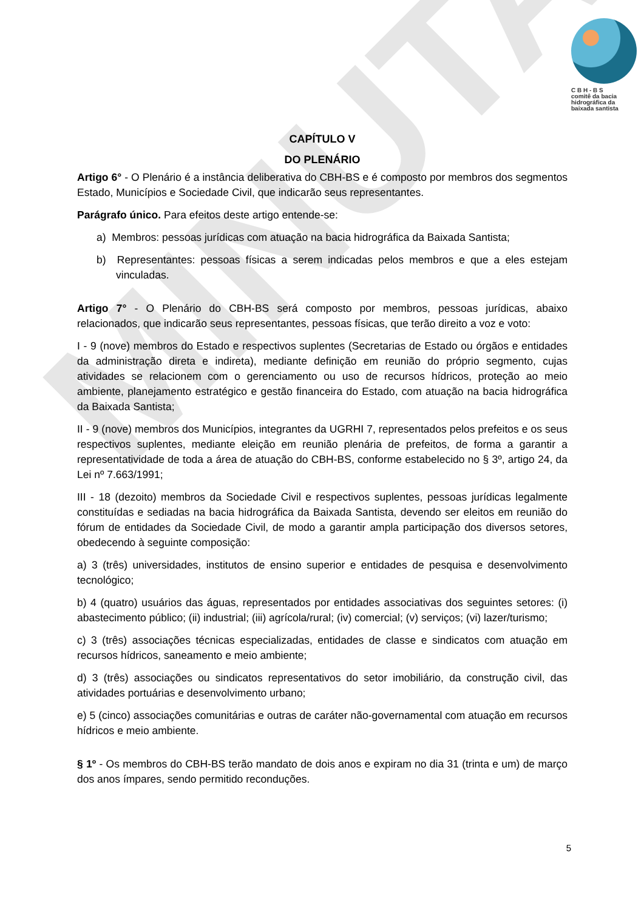MINUTA
C B H - B S
comitê da bacia
hidrográfica da
baixada santista
CAPÍTULO V
DO PLENÁRIO
Artigo 6° - O Plenário é a instância deliberativa do CBH-BS e é composto por membros dos segmentos Estado, Municípios e Sociedade Civil, que indicarão seus representantes.
Parágrafo único. Para efeitos deste artigo entende-se:
a) Membros: pessoas jurídicas com atuação na bacia hidrográfica da Baixada Santista;
b) Representantes: pessoas físicas a serem indicadas pelos membros e que a eles estejam vinculadas.
Artigo 7° - O Plenário do CBH-BS será composto por membros, pessoas jurídicas, abaixo relacionados, que indicarão seus representantes, pessoas físicas, que terão direito a voz e voto:
I - 9 (nove) membros do Estado e respectivos suplentes (Secretarias de Estado ou órgãos e entidades da administração direta e indireta), mediante definição em reunião do próprio segmento, cujas atividades se relacionem com o gerenciamento ou uso de recursos hídricos, proteção ao meio ambiente, planejamento estratégico e gestão financeira do Estado, com atuação na bacia hidrográfica da Baixada Santista;
II - 9 (nove) membros dos Municípios, integrantes da UGRHI 7, representados pelos prefeitos e os seus respectivos suplentes, mediante eleição em reunião plenária de prefeitos, de forma a garantir a representatividade de toda a área de atuação do CBH-BS, conforme estabelecido no § 3º, artigo 24, da Lei nº 7.663/1991;
III - 18 (dezoito) membros da Sociedade Civil e respectivos suplentes, pessoas jurídicas legalmente constituídas e sediadas na bacia hidrográfica da Baixada Santista, devendo ser eleitos em reunião do fórum de entidades da Sociedade Civil, de modo a garantir ampla participação dos diversos setores, obedecendo à seguinte composição:
a) 3 (três) universidades, institutos de ensino superior e entidades de pesquisa e desenvolvimento tecnológico;
b) 4 (quatro) usuários das águas, representados por entidades associativas dos seguintes setores: (i) abastecimento público; (ii) industrial; (iii) agrícola/rural; (iv) comercial; (v) serviços; (vi) lazer/turismo;
c) 3 (três) associações técnicas especializadas, entidades de classe e sindicatos com atuação em recursos hídricos, saneamento e meio ambiente;
d) 3 (três) associações ou sindicatos representativos do setor imobiliário, da construção civil, das atividades portuárias e desenvolvimento urbano;
e) 5 (cinco) associações comunitárias e outras de caráter não-governamental com atuação em recursos hídricos e meio ambiente.
§ 1º - Os membros do CBH-BS terão mandato de dois anos e expiram no dia 31 (trinta e um) de março dos anos ímpares, sendo permitido reconduções.
5